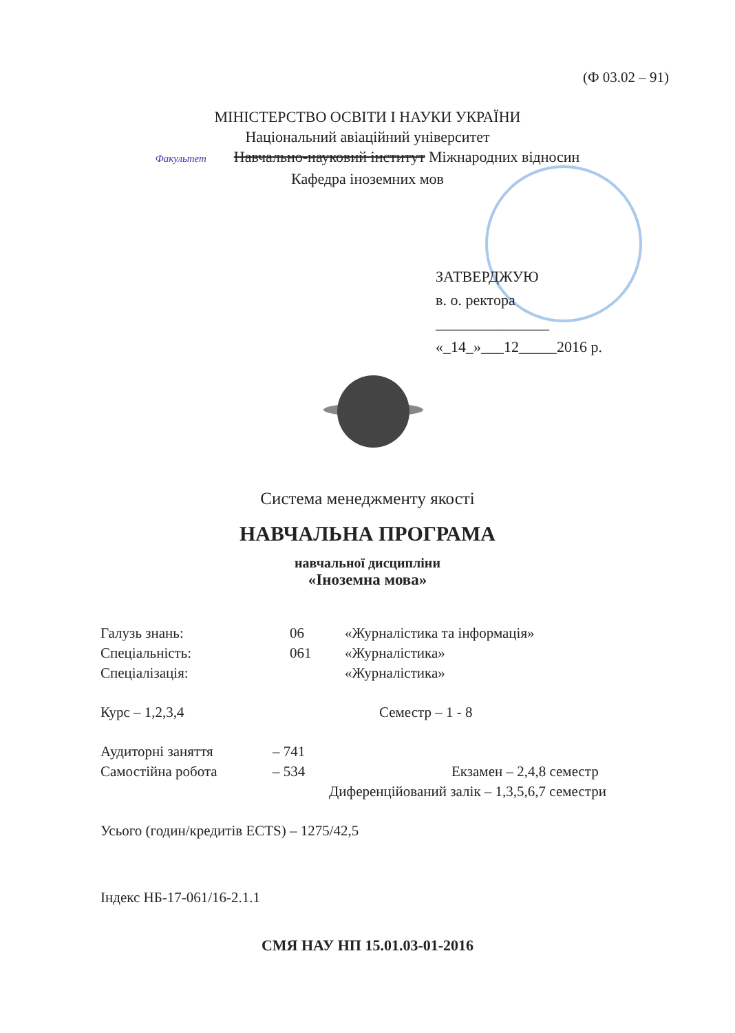(Ф 03.02 – 91)
МІНІСТЕРСТВО ОСВІТИ І НАУКИ УКРАЇНИ
Національний авіаційний університет
Факультет Навчально-науковий інститут Міжнародних відносин
Кафедра іноземних мов
ЗАТВЕРДЖУЮ
в. о. ректора
_______________
«_14_»___12_____2016 р.
Система менеджменту якості
НАВЧАЛЬНА ПРОГРАМА
навчальної дисципліни
«Іноземна мова»
Галузь знань: 06 «Журналістика та інформація»
Спеціальність: 061 «Журналістика»
Спеціалізація: «Журналістика»
Курс – 1,2,3,4 Семестр – 1 - 8
Аудиторні заняття – 741
Самостійна робота – 534 Екзамен – 2,4,8 семестр
Диференційований залік – 1,3,5,6,7 семестри
Усього (годин/кредитів ECTS) – 1275/42,5
Індекс НБ-17-061/16-2.1.1
СМЯ НАУ НП 15.01.03-01-2016